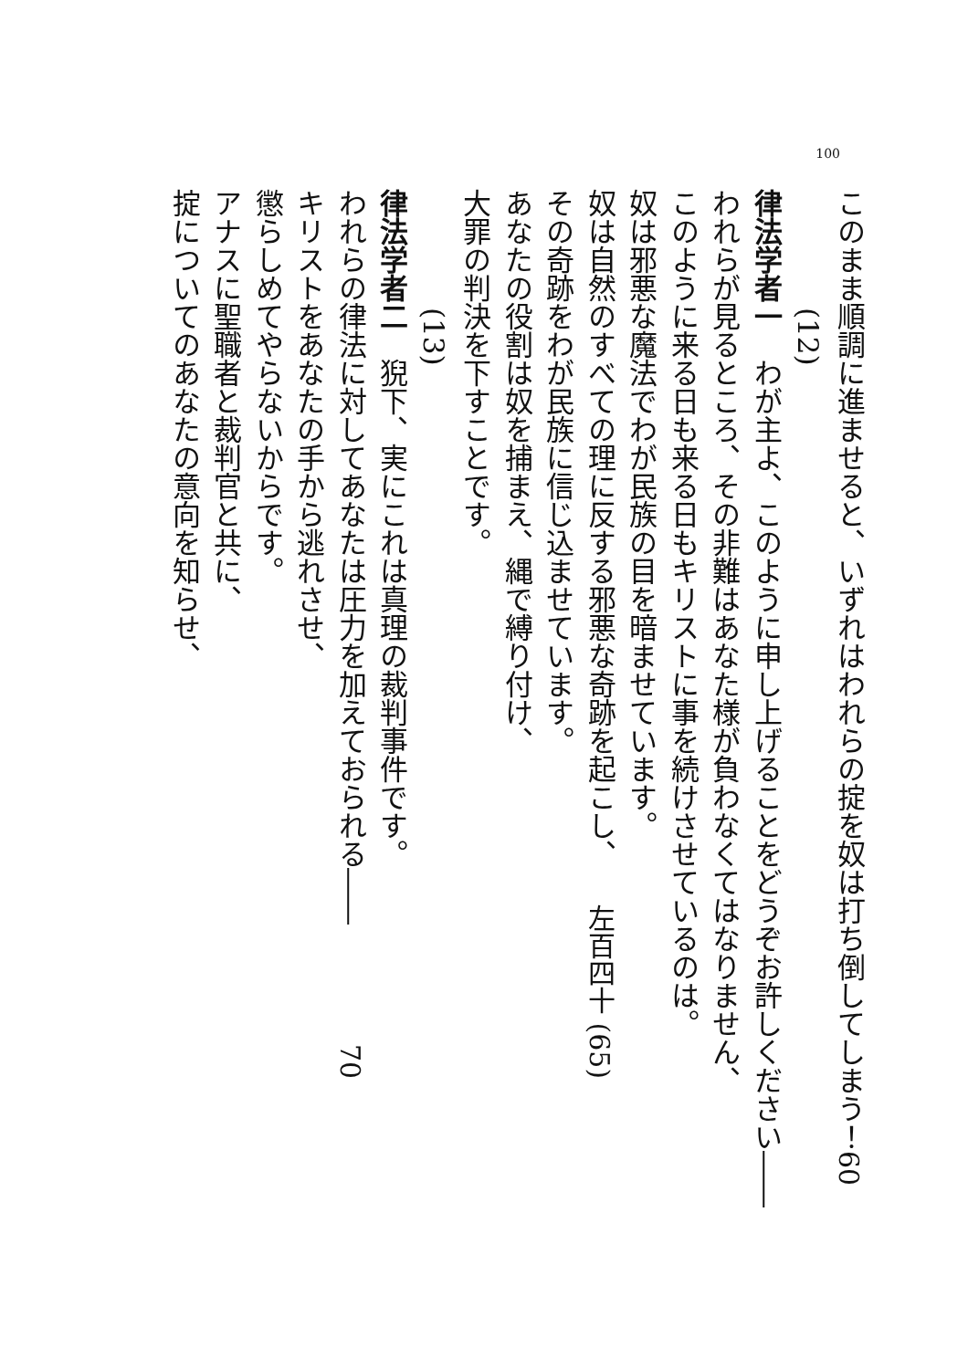100
このまま順調に進ませると、いずれはわれらの掟を奴は打ち倒してしまう！ 60
(12)
律法学者一わが主よ、このように申し上げることをどうぞお許しください――
われらが見るところ、その非難はあなた様が負わなくてはなりません、
このように来る日も来る日もキリストに事を続けさせているのは。
奴は邪悪な魔法でわが民族の目を暗ませています。
奴は自然のすべての理に反する邪悪な奇跡を起こし、 左百四十 (65)
その奇跡をわが民族に信じ込ませています。
あなたの役割は奴を捕まえ、縄で縛り付け、
大罪の判決を下すことです。
(13)
律法学者二猊下、実にこれは真理の裁判事件です。
われらの律法に対してあなたは圧力を加えておられる―― 70
キリストをあなたの手から逃れさせ、
懲らしめてやらないからです。
アナスに聖職者と裁判官と共に、
掟についてのあなたの意向を知らせ、